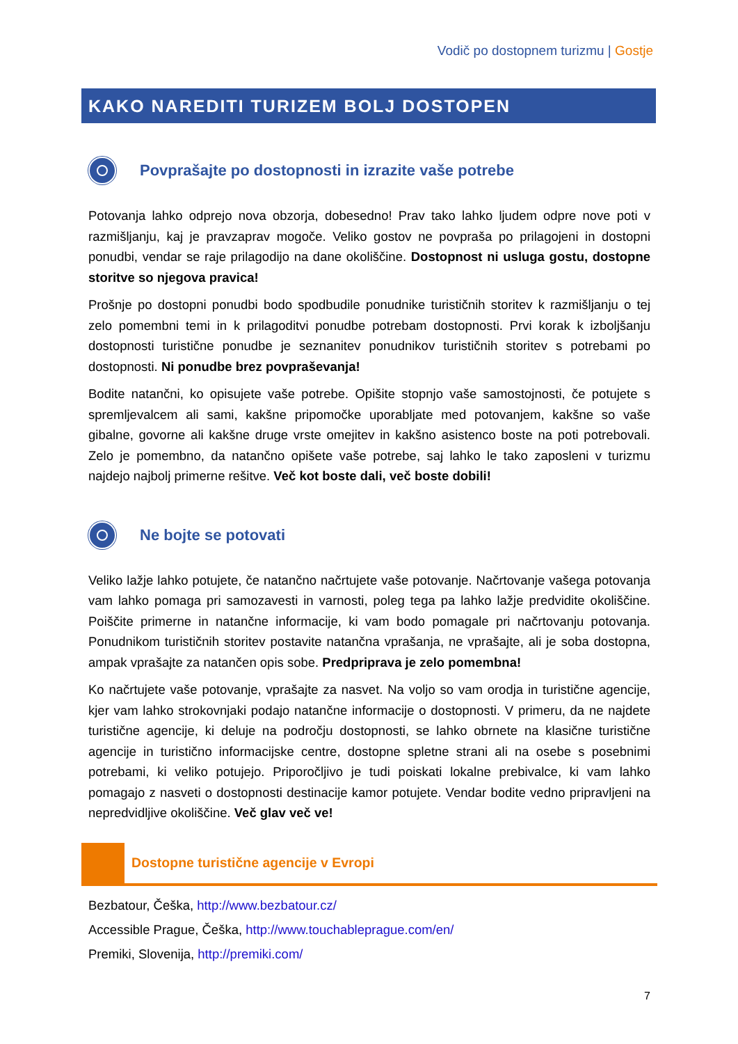Vodič po dostopnem turizmu | Gostje
KAKO NAREDITI TURIZEM BOLJ DOSTOPEN
Povprašajte po dostopnosti in izrazite vaše potrebe
Potovanja lahko odprejo nova obzorja, dobesedno! Prav tako lahko ljudem odpre nove poti v razmišljanju, kaj je pravzaprav mogoče. Veliko gostov ne povpraša po prilagojeni in dostopni ponudbi, vendar se raje prilagodijo na dane okoliščine. Dostopnost ni usluga gostu, dostopne storitve so njegova pravica!
Prošnje po dostopni ponudbi bodo spodbudile ponudnike turističnih storitev k razmišljanju o tej zelo pomembni temi in k prilagoditvi ponudbe potrebam dostopnosti. Prvi korak k izboljšanju dostopnosti turistične ponudbe je seznanitev ponudnikov turističnih storitev s potrebami po dostopnosti. Ni ponudbe brez povpraševanja!
Bodite natančni, ko opisujete vaše potrebe. Opišite stopnjo vaše samostojnosti, če potujete s spremljevalcem ali sami, kakšne pripomočke uporabljate med potovanjem, kakšne so vaše gibalne, govorne ali kakšne druge vrste omejitev in kakšno asistenco boste na poti potrebovali. Zelo je pomembno, da natančno opišete vaše potrebe, saj lahko le tako zaposleni v turizmu najdejo najbolj primerne rešitve. Več kot boste dali, več boste dobili!
Ne bojte se potovati
Veliko lažje lahko potujete, če natančno načrtujete vaše potovanje. Načrtovanje vašega potovanja vam lahko pomaga pri samozavesti in varnosti, poleg tega pa lahko lažje predvidite okoliščine. Poiščite primerne in natančne informacije, ki vam bodo pomagale pri načrtovanju potovanja. Ponudnikom turističnih storitev postavite natančna vprašanja, ne vprašajte, ali je soba dostopna, ampak vprašajte za natančen opis sobe. Predpriprava je zelo pomembna!
Ko načrtujete vaše potovanje, vprašajte za nasvet. Na voljo so vam orodja in turistične agencije, kjer vam lahko strokovnjaki podajo natančne informacije o dostopnosti. V primeru, da ne najdete turistične agencije, ki deluje na področju dostopnosti, se lahko obrnete na klasične turistične agencije in turistično informacijske centre, dostopne spletne strani ali na osebe s posebnimi potrebami, ki veliko potujejo. Priporočljivo je tudi poiskati lokalne prebivalce, ki vam lahko pomagajo z nasveti o dostopnosti destinacije kamor potujete. Vendar bodite vedno pripravljeni na nepredvidljive okoliščine. Več glav več ve!
Dostopne turistične agencije v Evropi
Bezbatour, Češka, http://www.bezbatour.cz/
Accessible Prague, Češka, http://www.touchableprague.com/en/
Premiki, Slovenija, http://premiki.com/
7